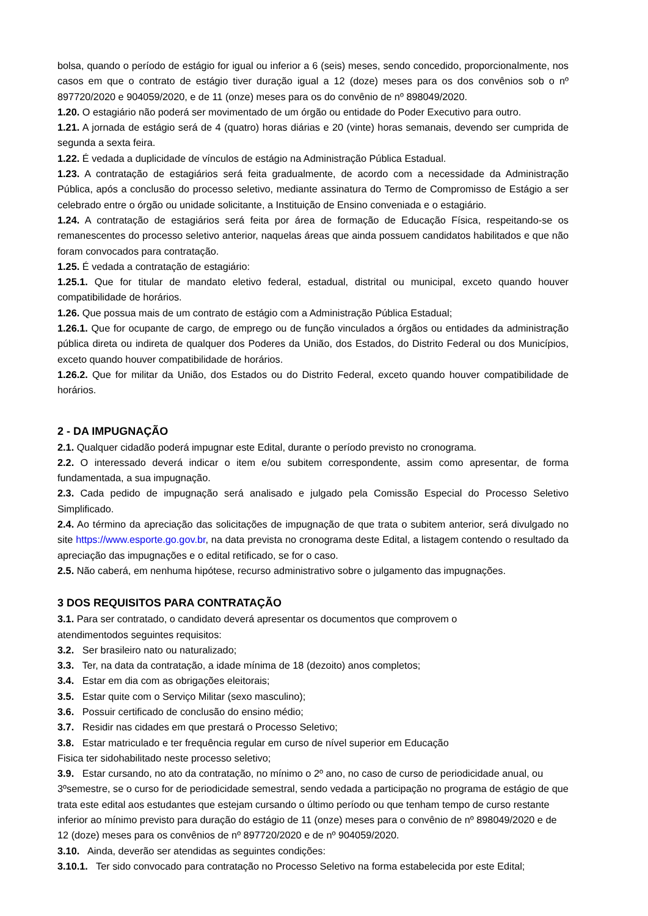bolsa, quando o período de estágio for igual ou inferior a 6 (seis) meses, sendo concedido, proporcionalmente, nos casos em que o contrato de estágio tiver duração igual a 12 (doze) meses para os dos convênios sob o nº 897720/2020 e 904059/2020, e de 11 (onze) meses para os do convênio de nº 898049/2020.
1.20. O estagiário não poderá ser movimentado de um órgão ou entidade do Poder Executivo para outro.
1.21. A jornada de estágio será de 4 (quatro) horas diárias e 20 (vinte) horas semanais, devendo ser cumprida de segunda a sexta feira.
1.22. É vedada a duplicidade de vínculos de estágio na Administração Pública Estadual.
1.23. A contratação de estagiários será feita gradualmente, de acordo com a necessidade da Administração Pública, após a conclusão do processo seletivo, mediante assinatura do Termo de Compromisso de Estágio a ser celebrado entre o órgão ou unidade solicitante, a Instituição de Ensino conveniada e o estagiário.
1.24. A contratação de estagiários será feita por área de formação de Educação Física, respeitando-se os remanescentes do processo seletivo anterior, naquelas áreas que ainda possuem candidatos habilitados e que não foram convocados para contratação.
1.25. É vedada a contratação de estagiário:
1.25.1. Que for titular de mandato eletivo federal, estadual, distrital ou municipal, exceto quando houver compatibilidade de horários.
1.26. Que possua mais de um contrato de estágio com a Administração Pública Estadual;
1.26.1. Que for ocupante de cargo, de emprego ou de função vinculados a órgãos ou entidades da administração pública direta ou indireta de qualquer dos Poderes da União, dos Estados, do Distrito Federal ou dos Municípios, exceto quando houver compatibilidade de horários.
1.26.2. Que for militar da União, dos Estados ou do Distrito Federal, exceto quando houver compatibilidade de horários.
2 - DA IMPUGNAÇÃO
2.1. Qualquer cidadão poderá impugnar este Edital, durante o período previsto no cronograma.
2.2. O interessado deverá indicar o item e/ou subitem correspondente, assim como apresentar, de forma fundamentada, a sua impugnação.
2.3. Cada pedido de impugnação será analisado e julgado pela Comissão Especial do Processo Seletivo Simplificado.
2.4. Ao término da apreciação das solicitações de impugnação de que trata o subitem anterior, será divulgado no site https://www.esporte.go.gov.br, na data prevista no cronograma deste Edital, a listagem contendo o resultado da apreciação das impugnações e o edital retificado, se for o caso.
2.5. Não caberá, em nenhuma hipótese, recurso administrativo sobre o julgamento das impugnações.
3 DOS REQUISITOS PARA CONTRATAÇÃO
3.1. Para ser contratado, o candidato deverá apresentar os documentos que comprovem o
atendimentodos seguintes requisitos:
3.2. Ser brasileiro nato ou naturalizado;
3.3. Ter, na data da contratação, a idade mínima de 18 (dezoito) anos completos;
3.4. Estar em dia com as obrigações eleitorais;
3.5. Estar quite com o Serviço Militar (sexo masculino);
3.6. Possuir certificado de conclusão do ensino médio;
3.7. Residir nas cidades em que prestará o Processo Seletivo;
3.8. Estar matriculado e ter frequência regular em curso de nível superior em Educação
Fisica ter sidohabilitado neste processo seletivo;
3.9. Estar cursando, no ato da contratação, no mínimo o 2º ano, no caso de curso de periodicidade anual, ou 3ºsemestre, se o curso for de periodicidade semestral, sendo vedada a participação no programa de estágio de que trata este edital aos estudantes que estejam cursando o último período ou que tenham tempo de curso restante inferior ao mínimo previsto para duração do estágio de 11 (onze) meses para o convênio de nº 898049/2020 e de 12 (doze) meses para os convênios de nº 897720/2020 e de nº 904059/2020.
3.10. Ainda, deverão ser atendidas as seguintes condições:
3.10.1. Ter sido convocado para contratação no Processo Seletivo na forma estabelecida por este Edital;